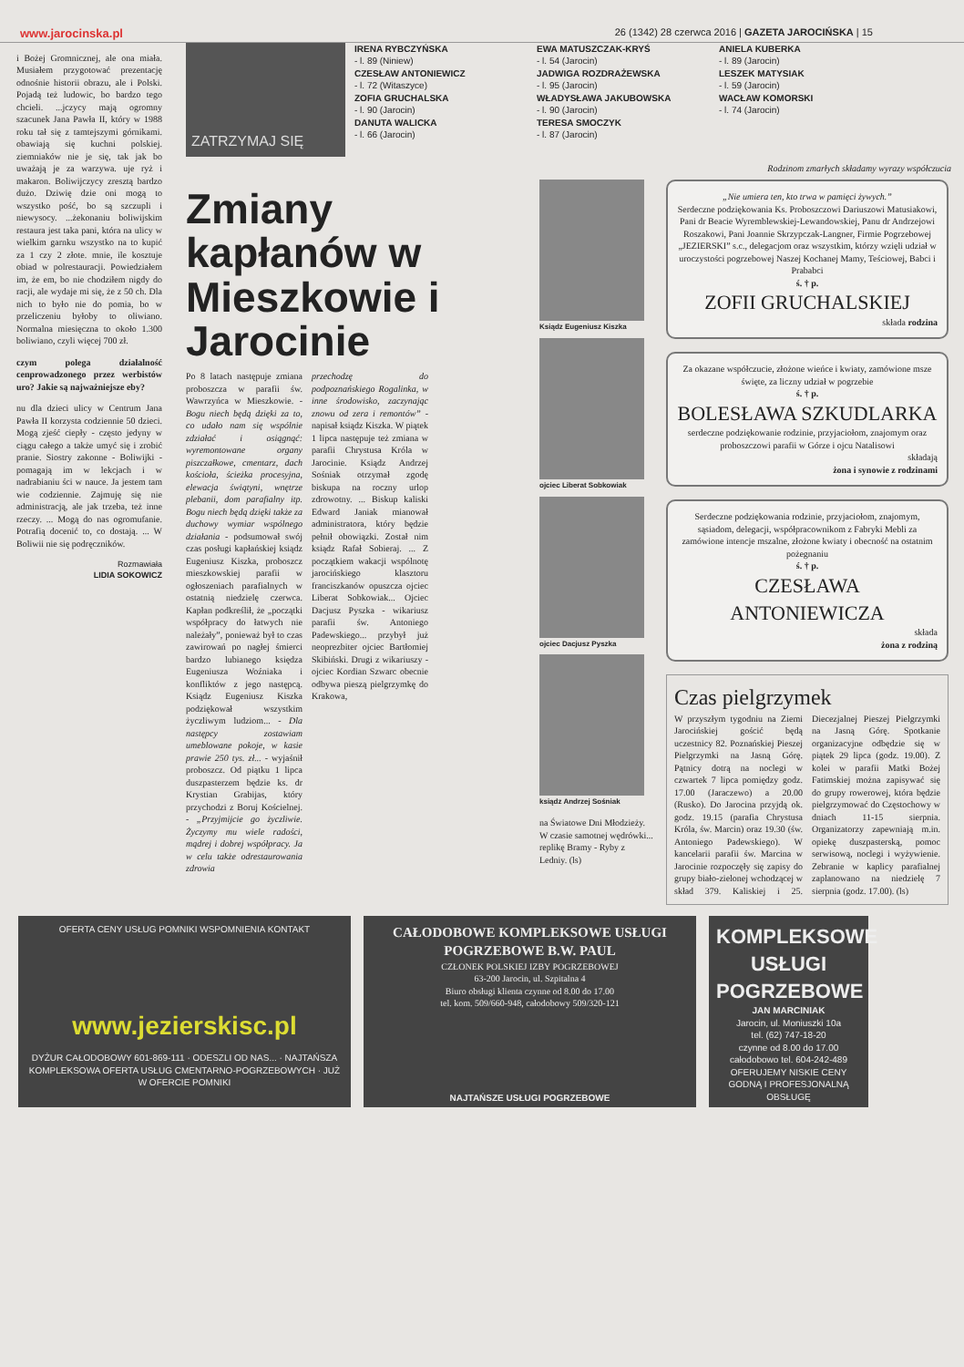www.jarocinska.pl 26 (1342) 28 czerwca 2016 | GAZETA JAROCIŃSKA | 15
i Bożej Gromnicznej, ale ona miała. Musiałem przygotować prezentację odnośnie historii obrazu, ale i Polski. Pojadą też ludowic, bo bardzo tego chcieli. ...jczycy mają ogromny szacunek Jana Pawła II, który w 1988 roku tał się z tamtejszymi górnikami. obawiają się kuchni polskiej. ziemniaków nie je się, tak jak bo uważają je za warzywa. uje ryż i makaron. Boliwijczycy zresztą bardzo dużo. Dziwię dzie oni mogą to wszystko pość, bo są szczupli i niewysocy. ...żekonaniu boliwijskim restaura jest taka pani, która na ulicy w wielkim garnku wszystko na to kupić za 1 czy 2 złote. mnie, ile kosztuje obiad w polrestauracji. Powiedziałem im, że em, bo nie chodziłem nigdy do racji, ale wydaje mi się, że z 50 ch. Dla nich to było nie do pomia, bo w przeliczeniu byłoby to oliwiano. Normalna miesięczna to około 1.300 boliwiano, czyli więcej 700 zł.
czym polega działalność cenprowadzonego przez werbistów uro? Jakie są najważniejsze eby?
nu dla dzieci ulicy w Centrum Jana Pawła II korzysta codziennie 50 dzieci. Mogą zjeść ciepły - często jedyny w ciągu całego a także umyć się i zrobić pranie. Siostry zakonne - Boliwijki - pomagają im w lekcjach i w nadrabianiu ści w nauce. Ja jestem tam wie codziennie. Zajmuję się nie administracją, ale jak trzeba, też inne rzeczy. ... Mogą do nas ogromufanie. Potrafią docenić to, co dostają. ... W Boliwii nie się podręczników.
Rozmawiała
LIDIA SOKOWICZ
ZATRZYMAJ SIĘ
IRENA RYBCZYŃSKA
- l. 89 (Niniew)
CZESŁAW ANTONIEWICZ
- l. 72 (Witaszyce)
ZOFIA GRUCHALSKA
- l. 90 (Jarocin)
DANUTA WALICKA
- l. 66 (Jarocin)
EWA MATUSZCZAK-KRYŚ
- l. 54 (Jarocin)
JADWIGA ROZDRAŻEWSKA
- l. 95 (Jarocin)
WŁADYSŁAWA JAKUBOWSKA
- l. 90 (Jarocin)
TERESA SMOCZYK
- l. 87 (Jarocin)
ANIELA KUBERKA
- l. 89 (Jarocin)
LESZEK MATYSIAK
- l. 59 (Jarocin)
WACŁAW KOMORSKI
- l. 74 (Jarocin)
Rodzinom zmarłych składamy wyrazy współczucia
Zmiany kapłanów w Mieszkowie i Jarocinie
Po 8 latach następuje zmiana proboszcza w parafii św. Wawrzyńca w Mieszkowie. - Bogu niech będą dzięki za to, co udało nam się wspólnie zdziałać i osiągnąć: wyremontowane organy piszczałkowe, cmentarz, dach kościoła, ścieżka procesyjna, elewacja świątyni, wnętrze plebanii, dom parafialny itp. Bogu niech będą dzięki także za duchowy wymiar wspólnego działania - podsumował swój czas posługi kapłańskiej ksiądz Eugeniusz Kiszka, proboszcz mieszkowskiej parafii w ogłoszeniach parafialnych w ostatnią niedzielę czerwca. Kapłan podkreślił, że „początki współpracy do łatwych nie należały”, ponieważ był to czas zawirowań po nagłej śmierci bardzo lubianego księdza Eugeniusza Woźniaka i konfliktów z jego następcą. Ksiądz Eugeniusz Kiszka podziękował wszystkim życzliwym ludziom... - Dla następcy zostawiam umeblowane pokoje, w kasie prawie 250 tys. zł... - wyjaśnił proboszcz. Od piątku 1 lipca duszpasterzem będzie ks. dr Krystian Grabijas, który przychodzi z Boruj Kościelnej. - „Przyjmijcie go życzliwie. Życzymy mu wiele radości, mądrej i dobrej współpracy. Ja w celu także odrestaurowania zdrowia
przechodzę do podpoznańskiego Rogalinka, w inne środowisko, zaczynając znowu od zera i remontów” - napisał ksiądz Kiszka. W piątek 1 lipca następuje też zmiana w parafii Chrystusa Króla w Jarocinie. Ksiądz Andrzej Sośniak otrzymał zgodę biskupa na roczny urlop zdrowotny. ... Biskup kaliski Edward Janiak mianował administratora, który będzie pełnił obowiązki. Został nim ksiądz Rafał Sobieraj. ... Z początkiem wakacji wspólnotę jarocińskiego klasztoru franciszkanów opuszcza ojciec Liberat Sobkowiak... Ojciec Dacjusz Pyszka - wikariusz parafii św. Antoniego Padewskiego... przybył już neoprezbiter ojciec Bartłomiej Skibiński. Drugi z wikariuszy - ojciec Kordian Szwarc obecnie odbywa pieszą pielgrzymkę do Krakowa,
Ksiądz Eugeniusz Kiszka
ojciec Liberat Sobkowiak
ojciec Dacjusz Pyszka
ksiądz Andrzej Sośniak
na Światowe Dni Młodzieży. W czasie samotnej wędrówki... replikę Bramy - Ryby z Ledniy. (ls)
„Nie umiera ten, kto trwa w pamięci żywych.”
Serdeczne podziękowania Ks. Proboszczowi Dariuszowi Matusiakowi, Pani dr Beacie Wyremblewskiej-Lewandowskiej, Panu dr Andrzejowi Roszakowi, Pani Joannie Skrzypczak-Langner, Firmie Pogrzebowej „JEZIERSKI” s.c., delegacjom oraz wszystkim, którzy wzięli udział w uroczystości pogrzebowej Naszej Kochanej Mamy, Teściowej, Babci i Prababci
ś. † p.
ZOFII GRUCHALSKIEJ
składa rodzina
Za okazane współczucie, złożone wieńce i kwiaty, zamówione msze święte, za liczny udział w pogrzebie
ś. † p.
BOLESŁAWA SZKUDLARKA
serdeczne podziękowanie rodzinie, przyjaciołom, znajomym oraz proboszczowi parafii w Górze i ojcu Natalisowi
składają
żona i synowie z rodzinami
Serdeczne podziękowania rodzinie, przyjaciołom, znajomym, sąsiadom, delegacji, współpracownikom z Fabryki Mebli za zamówione intencje mszalne, złożone kwiaty i obecność na ostatnim pożegnaniu
ś. † p.
CZESŁAWA ANTONIEWICZA
składa
żona z rodziną
Czas pielgrzymek
W przyszłym tygodniu na Ziemi Jarocińskiej gościć będą uczestnicy 82. Poznańskiej Pieszej Pielgrzymki na Jasną Górę. Pątnicy dotrą na noclegi w czwartek 7 lipca pomiędzy godz. 17.00 (Jaraczewo) a 20.00 (Rusko). Do Jarocina przyjdą ok. godz. 19.15 (parafia Chrystusa Króla, św. Marcin) oraz 19.30 (św. Antoniego Padewskiego). W kancelarii parafii św. Marcina w Jarocinie rozpoczęły się zapisy do grupy biało-zielonej wchodzącej w skład 379. Kaliskiej i 25. Diecezjalnej Pieszej Pielgrzymki na Jasną Górę. Spotkanie organizacyjne odbędzie się w piątek 29 lipca (godz. 19.00). Z kolei w parafii Matki Bożej Fatimskiej można zapisywać się do grupy rowerowej, która będzie pielgrzymować do Częstochowy w dniach 11-15 sierpnia. Organizatorzy zapewniają m.in. opiekę duszpasterską, pomoc serwisową, noclegi i wyżywienie. Zebranie w kaplicy parafialnej zaplanowano na niedzielę 7 sierpnia (godz. 17.00). (ls)
OFERTA CENY USŁUG POMNIKI WSPOMNIENIA KONTAKT
www.jezierskisc.pl
DYŻUR CAŁODOBOWY 601-869-111 · ODESZLI OD NAS... · NAJTAŃSZA KOMPLEKSOWA OFERTA USŁUG CMENTARNO-POGRZEBOWYCH · JUŻ W OFERCIE POMNIKI
CAŁODOBOWE KOMPLEKSOWE USŁUGI POGRZEBOWE B.W. PAUL
CZŁONEK POLSKIEJ IZBY POGRZEBOWEJ
63-200 Jarocin, ul. Szpitalna 4
Biuro obsługi klienta czynne od 8.00 do 17.00
tel. kom. 509/660-948, całodobowy 509/320-121
NAJTAŃSZE USŁUGI POGRZEBOWE
KOMPLEKSOWE USŁUGI POGRZEBOWE
JAN MARCINIAK
Jarocin, ul. Moniuszki 10a
tel. (62) 747-18-20
czynne od 8.00 do 17.00
całodobowo tel. 604-242-489
OFERUJEMY NISKIE CENY GODNĄ I PROFESJONALNĄ OBSŁUGĘ